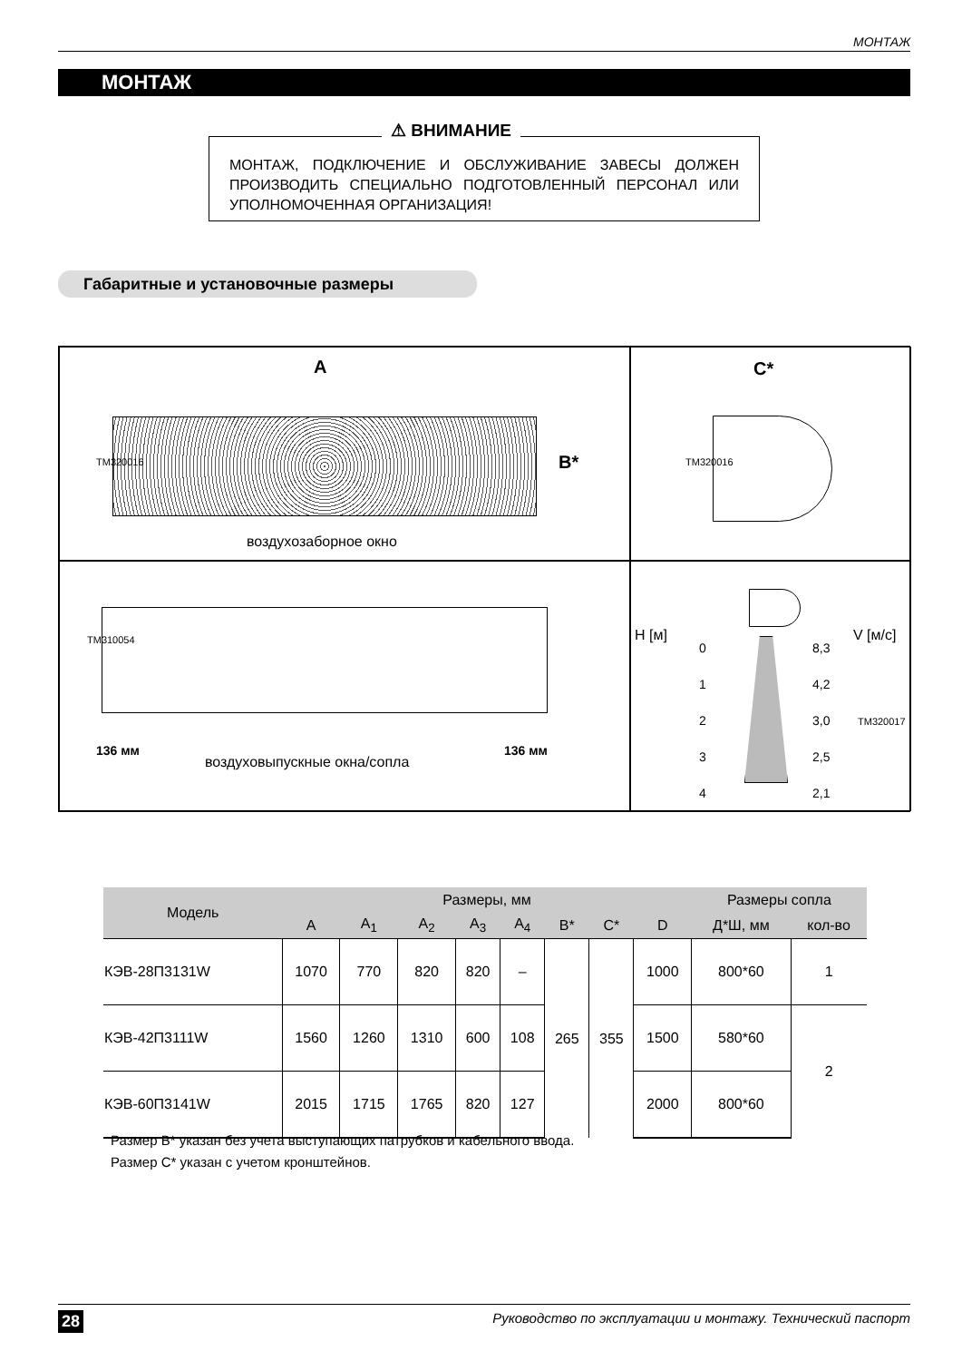МОНТАЖ
МОНТАЖ
⚠ ВНИМАНИЕ
МОНТАЖ, ПОДКЛЮЧЕНИЕ И ОБСЛУЖИВАНИЕ ЗАВЕСЫ ДОЛЖЕН ПРОИЗВОДИТЬ СПЕЦИАЛЬНО ПОДГОТОВЛЕННЫЙ ПЕРСОНАЛ ИЛИ УПОЛНОМОЧЕННАЯ ОРГАНИЗАЦИЯ!
Габаритные и установочные размеры
A
B* ТМ320016
воздухозаборное окно
C*
ТМ320016
ТМ310054
136 мм
воздуховыпускные окна/сопла
136 мм
H [м] V [м/с] 0
1
2
3
4
8,3
4,2
3,0
2,5
2,1
ТМ320017
| Модель | Размеры, мм | | | | | | | | Размеры сопла | |
| --- | --- | --- | --- | --- | --- | --- | --- | --- | --- | --- |
| | A | A<sub>1</sub> | A<sub>2</sub> | A<sub>3</sub> | A<sub>4</sub> | B* | C* | D | Д*Ш, мм | кол-во |
| КЭВ-28П3131W | 1070 | 770 | 820 | 820 | – | 265 | 355 | 1000 | 800*60 | 1 |
| КЭВ-42П3111W | 1560 | 1260 | 1310 | 600 | 108 | | | 1500 | 580*60 | 2 |
| КЭВ-60П3141W | 2015 | 1715 | 1765 | 820 | 127 | | | 2000 | 800*60 | |
Размер B* указан без учета выступающих патрубков и кабельного ввода.
Размер C* указан с учетом кронштейнов.
28 Руководство по эксплуатации и монтажу. Технический паспорт